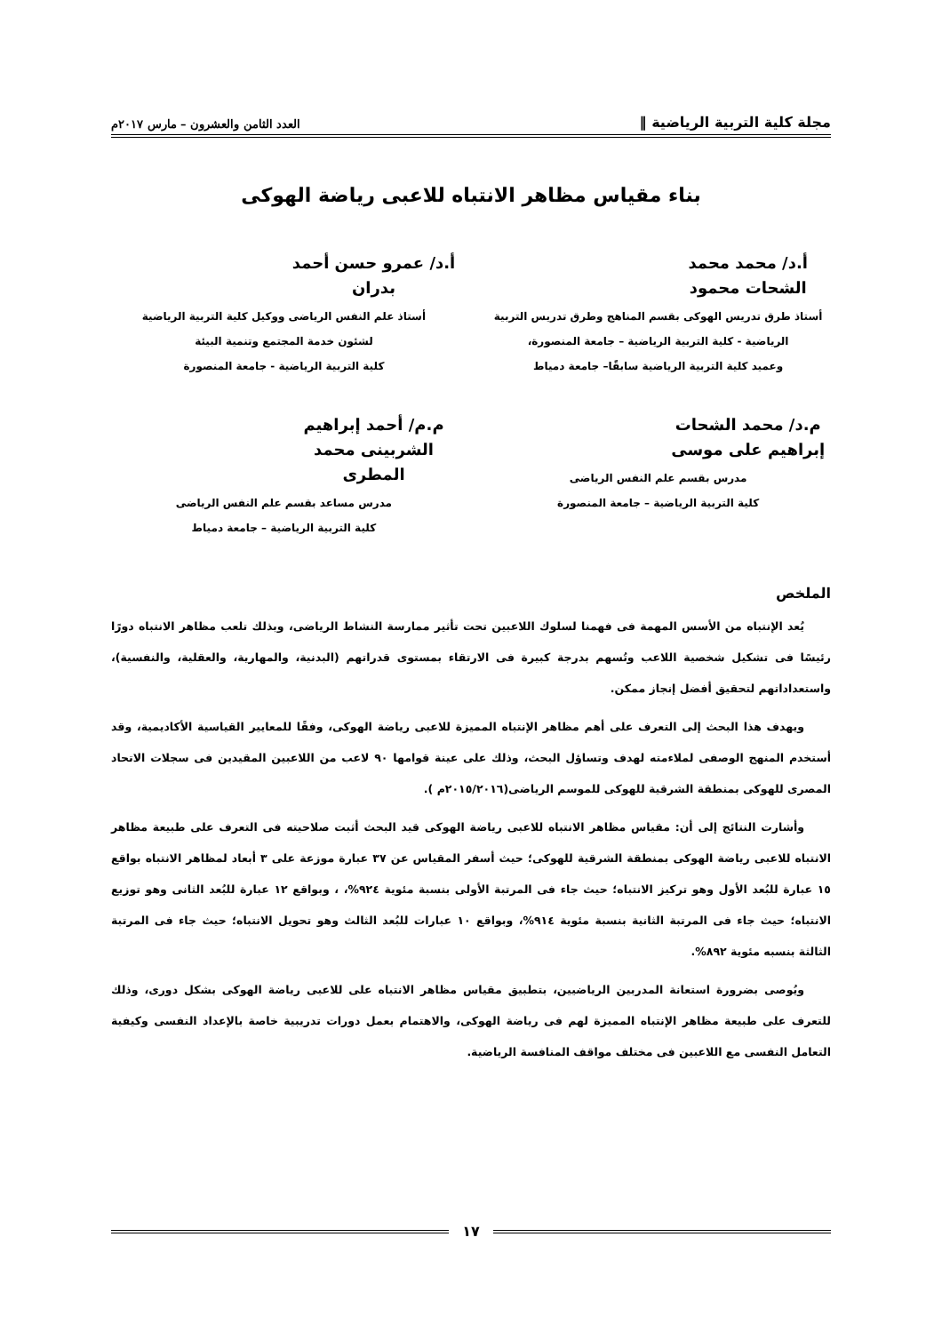مجلة كلية التربية الرياضية ‖ العدد الثامن والعشرون – مارس ٢٠١٧م
بناء مقياس مظاهر الانتباه للاعبى رياضة الهوكى
أ.د/ محمد محمد الشحات محمود
أستاذ طرق تدريس الهوكى بقسم المناهج وطرق تدريس التربية
الرياضية - كلية التربية الرياضية – جامعة المنصورة،
وعميد كلية التربية الرياضية سابقًا– جامعة دمياط
أ.د/ عمرو حسن أحمد بدران
أستاذ علم النفس الرياضى ووكيل كلية التربية الرياضية
لشئون خدمة المجتمع وتنمية البيئة
كلية التربية الرياضية - جامعة المنصورة
م.د/ محمد الشحات إبراهيم على موسى
مدرس بقسم علم النفس الرياضى
كلية التربية الرياضية – جامعة المنصورة
م.م/ أحمد إبراهيم الشربينى محمد المطرى
مدرس مساعد بقسم علم النفس الرياضى
كلية التربية الرياضية – جامعة دمياط
الملخص
يُعد الإنتباه من الأسس المهمة فى فهمنا لسلوك اللاعبين تحت تأثير ممارسة النشاط الرياضى، وبذلك تلعب مظاهر الانتباه دورًا رئيسًا فى تشكيل شخصية اللاعب وتُسهم بدرجة كبيرة فى الارتقاء بمستوى قدراتهم (البدنية، والمهارية، والعقلية، والنفسية)، واستعداداتهم لتحقيق أفضل إنجاز ممكن.
ويهدف هذا البحث إلى التعرف على أهم مظاهر الإنتباه المميزة للاعبى رياضة الهوكى، وفقًا للمعايير القياسية الأكاديمية، وقد أستخدم المنهج الوصفى لملاءمته لهدف وتساؤل البحث، وذلك على عينة قوامها ٩٠ لاعب من اللاعبين المقيدين فى سجلات الاتحاد المصرى للهوكى بمنطقة الشرقية للهوكى للموسم الرياضى(٢٠١٥/٢٠١٦م ).
وأشارت النتائج إلى أن: مقياس مظاهر الانتباه للاعبى رياضة الهوكى قيد البحث أثبت صلاحيته فى التعرف على طبيعة مظاهر الانتباه للاعبى رياضة الهوكى بمنطقة الشرقية للهوكى؛ حيث أسفر المقياس عن ٣٧ عبارة موزعة على ٣ أبعاد لمظاهر الانتباه بواقع ١٥ عبارة للبُعد الأول وهو تركيز الانتباه؛ حيث جاء فى المرتبة الأولى بنسبة مئوية ٩٢٤%، ، وبواقع ١٢ عبارة للبُعد الثانى وهو توزيع الانتباه؛ حيث جاء فى المرتبة الثانية بنسبة مئوية ٩١٤%، وبواقع ١٠ عبارات للبُعد الثالث وهو تحويل الانتباه؛ حيث جاء فى المرتبة الثالثة بنسبه مئوية ٨٩٢%.
ويُوصى بضرورة استعانة المدربين الرياضيين، بتطبيق مقياس مظاهر الانتباه على للاعبى رياضة الهوكى بشكل دورى، وذلك للتعرف على طبيعة مظاهر الإنتباه المميزة لهم فى رياضة الهوكى، والاهتمام بعمل دورات تدريبية خاصة بالإعداد النفسى وكيفية التعامل النفسى مع اللاعبين فى مختلف مواقف المنافسة الرياضية.
١٧